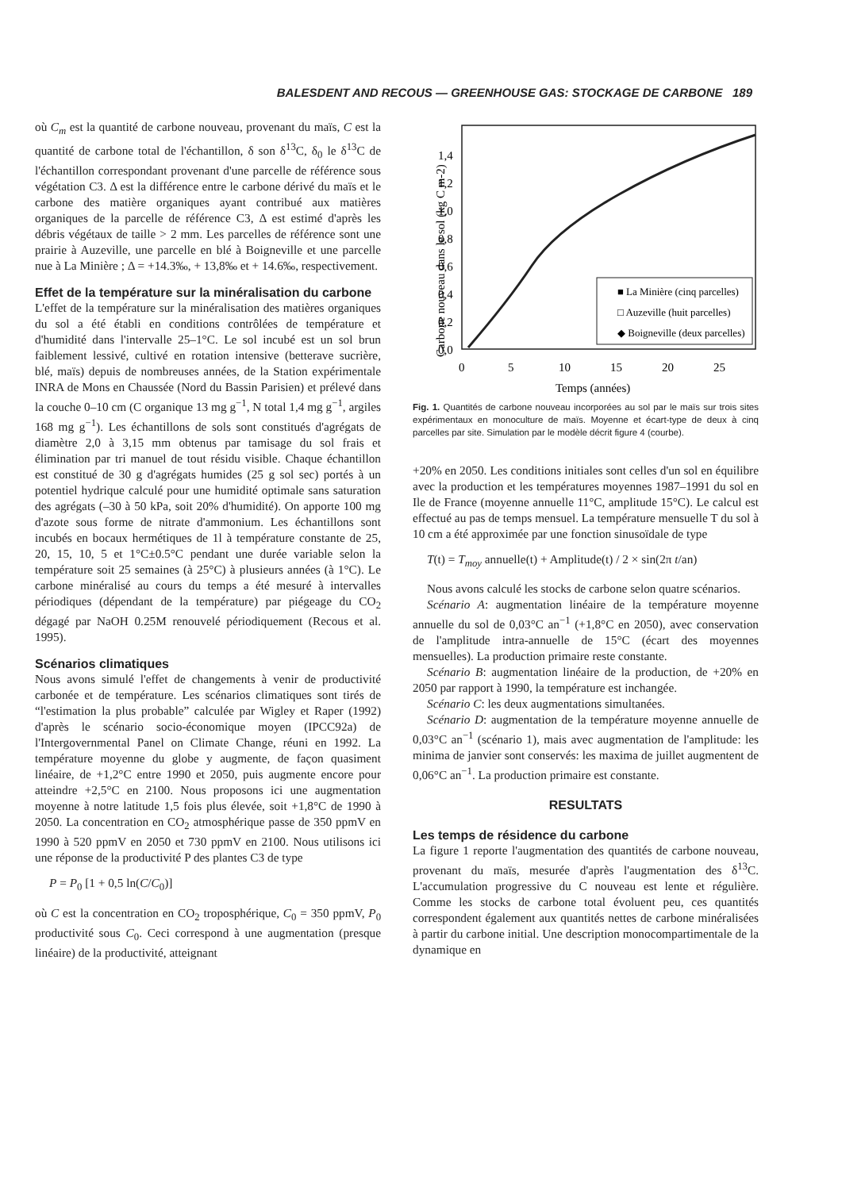BALESDENT AND RECOUS — GREENHOUSE GAS: STOCKAGE DE CARBONE 189
où C<sub>m</sub> est la quantité de carbone nouveau, provenant du maïs, C est la quantité de carbone total de l'échantillon, δ son δ<sup>13</sup>C, δ<sub>0</sub> le δ<sup>13</sup>C de l'échantillon correspondant provenant d'une parcelle de référence sous végétation C3. Δ est la différence entre le carbone dérivé du maïs et le carbone des matière organiques ayant contribué aux matières organiques de la parcelle de référence C3, Δ est estimé d'après les débris végétaux de taille > 2 mm. Les parcelles de référence sont une prairie à Auzeville, une parcelle en blé à Boigneville et une parcelle nue à La Minière ; Δ = +14.3‰, + 13,8‰ et + 14.6‰, respectivement.
Effet de la température sur la minéralisation du carbone
L'effet de la température sur la minéralisation des matières organiques du sol a été établi en conditions contrôlées de température et d'humidité dans l'intervalle 25–1°C. Le sol incubé est un sol brun faiblement lessivé, cultivé en rotation intensive (betterave sucrière, blé, maïs) depuis de nombreuses années, de la Station expérimentale INRA de Mons en Chaussée (Nord du Bassin Parisien) et prélevé dans la couche 0–10 cm (C organique 13 mg g<sup>−1</sup>, N total 1,4 mg g<sup>−1</sup>, argiles 168 mg g<sup>−1</sup>). Les échantillons de sols sont constitués d'agrégats de diamètre 2,0 à 3,15 mm obtenus par tamisage du sol frais et élimination par tri manuel de tout résidu visible. Chaque échantillon est constitué de 30 g d'agrégats humides (25 g sol sec) portés à un potentiel hydrique calculé pour une humidité optimale sans saturation des agrégats (–30 à 50 kPa, soit 20% d'humidité). On apporte 100 mg d'azote sous forme de nitrate d'ammonium. Les échantillons sont incubés en bocaux hermétiques de 1l à température constante de 25, 20, 15, 10, 5 et 1°C±0.5°C pendant une durée variable selon la température soit 25 semaines (à 25°C) à plusieurs années (à 1°C). Le carbone minéralisé au cours du temps a été mesuré à intervalles périodiques (dépendant de la température) par piégeage du CO<sub>2</sub> dégagé par NaOH 0.25M renouvelé périodiquement (Recous et al. 1995).
Scénarios climatiques
Nous avons simulé l'effet de changements à venir de productivité carbonée et de température. Les scénarios climatiques sont tirés de “l'estimation la plus probable” calculée par Wigley et Raper (1992) d'après le scénario socio-économique moyen (IPCC92a) de l'Intergovernmental Panel on Climate Change, réuni en 1992. La température moyenne du globe y augmente, de façon quasiment linéaire, de +1,2°C entre 1990 et 2050, puis augmente encore pour atteindre +2,5°C en 2100. Nous proposons ici une augmentation moyenne à notre latitude 1,5 fois plus élevée, soit +1,8°C de 1990 à 2050. La concentration en CO<sub>2</sub> atmosphérique passe de 350 ppmV en 1990 à 520 ppmV en 2050 et 730 ppmV en 2100. Nous utilisons ici une réponse de la productivité P des plantes C3 de type
P = P<sub>0</sub> [1 + 0,5 ln(C/C<sub>0</sub>)]
où C est la concentration en CO<sub>2</sub> troposphérique, C<sub>0</sub> = 350 ppmV, P<sub>0</sub> productivité sous C<sub>0</sub>. Ceci correspond à une augmentation (presque linéaire) de la productivité, atteignant
Carbone nouveau dans le sol (kg C m-2)
0,0
0,2
0,4
0,6
0,8
1,0
1,2
1,4
0
5
10
15
20
25
Temps (années)
■ La Minière (cinq parcelles)
□ Auzeville (huit parcelles)
◆ Boigneville (deux parcelles)
Fig. 1. Quantités de carbone nouveau incorporées au sol par le maïs sur trois sites expérimentaux en monoculture de maïs. Moyenne et écart-type de deux à cinq parcelles par site. Simulation par le modèle décrit figure 4 (courbe).
+20% en 2050. Les conditions initiales sont celles d'un sol en équilibre avec la production et les températures moyennes 1987–1991 du sol en Ile de France (moyenne annuelle 11°C, amplitude 15°C). Le calcul est effectué au pas de temps mensuel. La température mensuelle T du sol à 10 cm a été approximée par une fonction sinusoïdale de type
T(t) = T<sub>moy</sub> annuelle(t) + Amplitude(t) / 2 × sin(2π t/an)
Nous avons calculé les stocks de carbone selon quatre scénarios.
Scénario A: augmentation linéaire de la température moyenne annuelle du sol de 0,03°C an<sup>−1</sup> (+1,8°C en 2050), avec conservation de l'amplitude intra-annuelle de 15°C (écart des moyennes mensuelles). La production primaire reste constante.
Scénario B: augmentation linéaire de la production, de +20% en 2050 par rapport à 1990, la température est inchangée.
Scénario C: les deux augmentations simultanées.
Scénario D: augmentation de la température moyenne annuelle de 0,03°C an<sup>−1</sup> (scénario 1), mais avec augmentation de l'amplitude: les minima de janvier sont conservés: les maxima de juillet augmentent de 0,06°C an<sup>−1</sup>. La production primaire est constante.
RESULTATS
Les temps de résidence du carbone
La figure 1 reporte l'augmentation des quantités de carbone nouveau, provenant du maïs, mesurée d'après l'augmentation des δ<sup>13</sup>C. L'accumulation progressive du C nouveau est lente et régulière. Comme les stocks de carbone total évoluent peu, ces quantités correspondent également aux quantités nettes de carbone minéralisées à partir du carbone initial. Une description monocompartimentale de la dynamique en